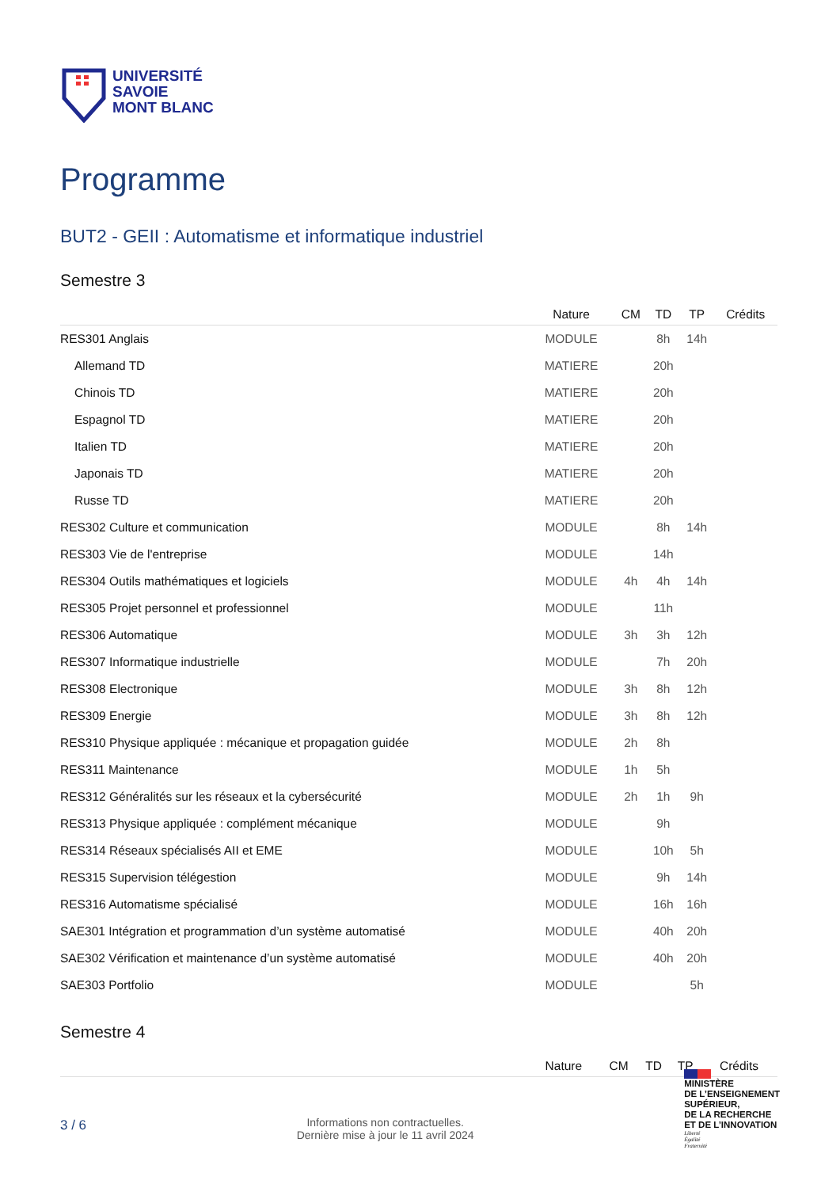UNIVERSITÉ
SAVOIE
MONT BLANC
Programme
BUT2 - GEII : Automatisme et informatique industriel
Semestre 3
| | Nature | CM | TD | TP | Crédits |
| --- | --- | --- | --- | --- | --- |
| RES301 Anglais | MODULE | | 8h | 14h | |
| Allemand TD | MATIERE | | 20h | | |
| Chinois TD | MATIERE | | 20h | | |
| Espagnol TD | MATIERE | | 20h | | |
| Italien TD | MATIERE | | 20h | | |
| Japonais TD | MATIERE | | 20h | | |
| Russe TD | MATIERE | | 20h | | |
| RES302 Culture et communication | MODULE | | 8h | 14h | |
| RES303 Vie de l'entreprise | MODULE | | 14h | | |
| RES304 Outils mathématiques et logiciels | MODULE | 4h | 4h | 14h | |
| RES305 Projet personnel et professionnel | MODULE | | 11h | | |
| RES306 Automatique | MODULE | 3h | 3h | 12h | |
| RES307 Informatique industrielle | MODULE | | 7h | 20h | |
| RES308 Electronique | MODULE | 3h | 8h | 12h | |
| RES309 Energie | MODULE | 3h | 8h | 12h | |
| RES310 Physique appliquée : mécanique et propagation guidée | MODULE | 2h | 8h | | |
| RES311 Maintenance | MODULE | 1h | 5h | | |
| RES312 Généralités sur les réseaux et la cybersécurité | MODULE | 2h | 1h | 9h | |
| RES313 Physique appliquée : complément mécanique | MODULE | | 9h | | |
| RES314 Réseaux spécialisés AII et EME | MODULE | | 10h | 5h | |
| RES315 Supervision télégestion | MODULE | | 9h | 14h | |
| RES316 Automatisme spécialisé | MODULE | | 16h | 16h | |
| SAE301 Intégration et programmation d’un système automatisé | MODULE | | 40h | 20h | |
| SAE302 Vérification et maintenance d’un système automatisé | MODULE | | 40h | 20h | |
| SAE303 Portfolio | MODULE | | | 5h | |
Semestre 4
| | Nature | CM | TD | TP | Crédits |
| --- | --- | --- | --- | --- | --- |
3 / 6
Informations non contractuelles.
Dernière mise à jour le 11 avril 2024
MINISTÈRE
DE L’ENSEIGNEMENT
SUPÉRIEUR,
DE LA RECHERCHE
ET DE L’INNOVATION
Liberté
Égalité
Fraternité